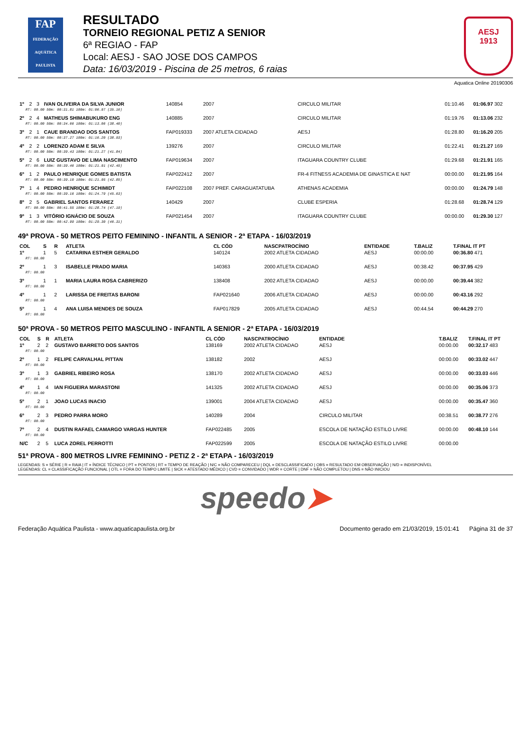FAP
FEDERAÇÃO AQUÁTICA PAULISTA
RESULTADO
TORNEIO REGIONAL PETIZ A SENIOR
6ª REGIAO - FAP
Local: AESJ - SAO JOSE DOS CAMPOS
Data: 16/03/2019 - Piscina de 25 metros, 6 raias
AESJ
1913
Aquatica Online 20190306
| 1º | 2 | 3 | IVAN OLIVEIRA DA SILVA JUNIOR | 140854 | 2007 | CIRCULO MILITAR | 01:10.46 | 01:06.97 302 |
| RT: 00.00 50m: 00:31.81 100m: 01:06.97 (35.16) | | | | | | | | |
| 2º | 2 | 4 | MATHEUS SHIMABUKURO ENG | 140885 | 2007 | CIRCULO MILITAR | 01:19.76 | 01:13.06 232 |
| RT: 00.00 50m: 00:34.66 100m: 01:13.06 (38.40) | | | | | | | | |
| 3º | 2 | 1 | CAUE BRANDAO DOS SANTOS | FAP019333 | 2007 ATLETA CIDADAO | AESJ | 01:28.80 | 01:16.20 205 |
| RT: 00.00 50m: 00:37.27 100m: 01:16.20 (38.93) | | | | | | | | |
| 4º | 2 | 2 | LORENZO ADAM E SILVA | 139276 | 2007 | CIRCULO MILITAR | 01:22.41 | 01:21.27 169 |
| RT: 00.00 50m: 00:39.43 100m: 01:21.27 (41.84) | | | | | | | | |
| 5º | 2 | 6 | LUIZ GUSTAVO DE LIMA NASCIMENTO | FAP019634 | 2007 | ITAGUARA COUNTRY CLUBE | 01:29.68 | 01:21.91 165 |
| RT: 00.00 50m: 00:39.46 100m: 01:21.91 (42.45) | | | | | | | | |
| 6º | 1 | 2 | PAULO HENRIQUE GOMES BATISTA | FAP022412 | 2007 | FR-4 FITNESS ACADEMIA DE GINASTICA E NAT | 00:00.00 | 01:21.95 164 |
| RT: 00.00 50m: 00:39.10 100m: 01:21.95 (42.85) | | | | | | | | |
| 7º | 1 | 4 | PEDRO HENRIQUE SCHIMIDT | FAP022108 | 2007 PREF. CARAGUATATUBA | ATHENAS ACADEMIA | 00:00.00 | 01:24.79 148 |
| RT: 00.00 50m: 00:39.16 100m: 01:24.79 (45.63) | | | | | | | | |
| 8º | 2 | 5 | GABRIEL SANTOS FERAREZ | 140429 | 2007 | CLUBE ESPERIA | 01:28.68 | 01:28.74 129 |
| RT: 00.00 50m: 00:41.55 100m: 01:28.74 (47.19) | | | | | | | | |
| 9º | 1 | 3 | VITÓRIO IGNÁCIO DE SOUZA | FAP021454 | 2007 | ITAGUARA COUNTRY CLUBE | 00:00.00 | 01:29.30 127 |
| RT: 00.00 50m: 00:42.99 100m: 01:29.30 (46.31) | | | | | | | | |
49ª PROVA - 50 METROS PEITO FEMININO - INFANTIL A SENIOR - 2ª ETAPA - 16/03/2019
| COL | S | R | ATLETA | CL CÓD | NASCPATROCÍNIO | ENTIDADE | T.BALIZ | T.FINAL IT PT |
| --- | --- | --- | --- | --- | --- | --- | --- | --- |
| 1º | 1 | 5 | CATARINA ESTHER GERALDO | 140124 | 2002 ATLETA CIDADAO | AESJ | 00:00.00 | 00:36.80 471 |
| RT: 00.00 | | | | | | | | |
| 2º | 1 | 3 | ISABELLE PRADO MARIA | 140363 | 2000 ATLETA CIDADAO | AESJ | 00:38.42 | 00:37.95 429 |
| RT: 00.00 | | | | | | | | |
| 3º | 1 | 1 | MARIA LAURA ROSA CABRERIZO | 138408 | 2002 ATLETA CIDADAO | AESJ | 00:00.00 | 00:39.44 382 |
| RT: 00.00 | | | | | | | | |
| 4º | 1 | 2 | LARISSA DE FREITAS BARONI | FAP021640 | 2006 ATLETA CIDADAO | AESJ | 00:00.00 | 00:43.16 292 |
| RT: 00.00 | | | | | | | | |
| 5º | 1 | 4 | ANA LUISA MENDES DE SOUZA | FAP017829 | 2005 ATLETA CIDADAO | AESJ | 00:44.54 | 00:44.29 270 |
| RT: 00.00 | | | | | | | | |
50ª PROVA - 50 METROS PEITO MASCULINO - INFANTIL A SENIOR - 2ª ETAPA - 16/03/2019
| COL | S | R | ATLETA | CL CÓD | NASCPATROCÍNIO | ENTIDADE | T.BALIZ | T.FINAL IT PT |
| --- | --- | --- | --- | --- | --- | --- | --- | --- |
| 1º | 2 | 2 | GUSTAVO BARRETO DOS SANTOS | 138169 | 2002 ATLETA CIDADAO | AESJ | 00:00.00 | 00:32.17 483 |
| RT: 00.00 | | | | | | | | |
| 2º | 1 | 2 | FELIPE CARVALHAL PITTAN | 138182 | 2002 | AESJ | 00:00.00 | 00:33.02 447 |
| RT: 00.00 | | | | | | | | |
| 3º | 1 | 3 | GABRIEL RIBEIRO ROSA | 138170 | 2002 ATLETA CIDADAO | AESJ | 00:00.00 | 00:33.03 446 |
| RT: 00.00 | | | | | | | | |
| 4º | 1 | 4 | IAN FIGUEIRA MARASTONI | 141325 | 2002 ATLETA CIDADAO | AESJ | 00:00.00 | 00:35.06 373 |
| RT: 00.00 | | | | | | | | |
| 5º | 2 | 1 | JOAO LUCAS INACIO | 139001 | 2004 ATLETA CIDADAO | AESJ | 00:00.00 | 00:35.47 360 |
| RT: 00.00 | | | | | | | | |
| 6º | 2 | 3 | PEDRO PARRA MORO | 140289 | 2004 | CIRCULO MILITAR | 00:38.51 | 00:38.77 276 |
| RT: 00.00 | | | | | | | | |
| 7º | 2 | 4 | DUSTIN RAFAEL CAMARGO VARGAS HUNTER | FAP022485 | 2005 | ESCOLA DE NATAÇÃO ESTILO LIVRE | 00:00.00 | 00:48.10 144 |
| RT: 00.00 | | | | | | | | |
| N/C | 2 | 5 | LUCA ZOREL PERROTTI | FAP022599 | 2005 | ESCOLA DE NATAÇÃO ESTILO LIVRE | 00:00.00 | |
51ª PROVA - 800 METROS LIVRE FEMININO - PETIZ 2 - 2ª ETAPA - 16/03/2019
LEGENDAS: S = SÉRIE | R = RAIA | IT = ÍNDICE TÉCNICO | PT = PONTOS | RT = TEMPO DE REAÇÃO | N/C = NÃO COMPARECEU | DQL = DESCLASSIFICADO | OBS = RESULTADO EM OBSERVAÇÃO | N/D = INDISPONÍVEL
LEGENDAS: CL = CLASSIFICAÇÃO FUNCIONAL | OTL = FORA DO TEMPO LIMITE | SICK = ATESTADO MÉDICO | CVD = CONVIDADO | WDR = CORTE | DNF = NÃO COMPLETOU | DNS = NÃO INICIOU
speedo➤
Federação Aquática Paulista - www.aquaticapaulista.org.br Documento gerado em 21/03/2019, 15:01:41 Página 31 de 37